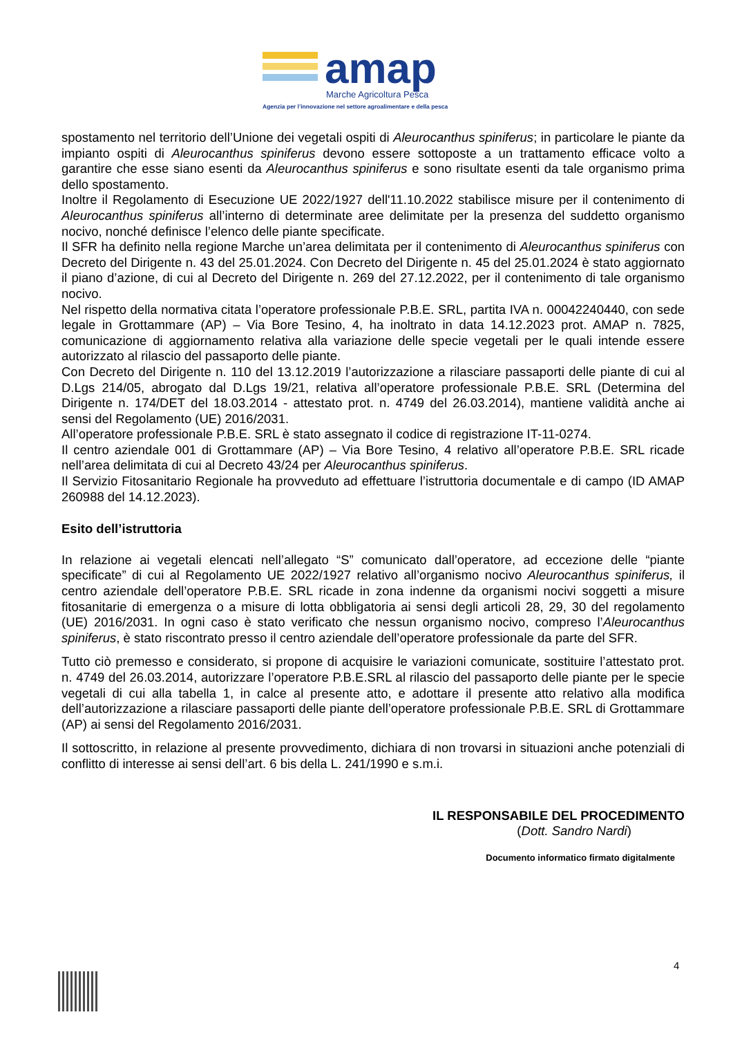amap
Marche Agricoltura Pesca
Agenzia per l’innovazione nel settore agroalimentare e della pesca
spostamento nel territorio dell’Unione dei vegetali ospiti di Aleurocanthus spiniferus; in particolare le piante da impianto ospiti di Aleurocanthus spiniferus devono essere sottoposte a un trattamento efficace volto a garantire che esse siano esenti da Aleurocanthus spiniferus e sono risultate esenti da tale organismo prima dello spostamento.
Inoltre il Regolamento di Esecuzione UE 2022/1927 dell'11.10.2022 stabilisce misure per il contenimento di Aleurocanthus spiniferus all’interno di determinate aree delimitate per la presenza del suddetto organismo nocivo, nonché definisce l’elenco delle piante specificate.
Il SFR ha definito nella regione Marche un’area delimitata per il contenimento di Aleurocanthus spiniferus con Decreto del Dirigente n. 43 del 25.01.2024. Con Decreto del Dirigente n. 45 del 25.01.2024 è stato aggiornato il piano d’azione, di cui al Decreto del Dirigente n. 269 del 27.12.2022, per il contenimento di tale organismo nocivo.
Nel rispetto della normativa citata l’operatore professionale P.B.E. SRL, partita IVA n. 00042240440, con sede legale in Grottammare (AP) – Via Bore Tesino, 4, ha inoltrato in data 14.12.2023 prot. AMAP n. 7825, comunicazione di aggiornamento relativa alla variazione delle specie vegetali per le quali intende essere autorizzato al rilascio del passaporto delle piante.
Con Decreto del Dirigente n. 110 del 13.12.2019 l’autorizzazione a rilasciare passaporti delle piante di cui al D.Lgs 214/05, abrogato dal D.Lgs 19/21, relativa all’operatore professionale P.B.E. SRL (Determina del Dirigente n. 174/DET del 18.03.2014 - attestato prot. n. 4749 del 26.03.2014), mantiene validità anche ai sensi del Regolamento (UE) 2016/2031.
All’operatore professionale P.B.E. SRL è stato assegnato il codice di registrazione IT-11-0274.
Il centro aziendale 001 di Grottammare (AP) – Via Bore Tesino, 4 relativo all’operatore P.B.E. SRL ricade nell’area delimitata di cui al Decreto 43/24 per Aleurocanthus spiniferus.
Il Servizio Fitosanitario Regionale ha provveduto ad effettuare l’istruttoria documentale e di campo (ID AMAP 260988 del 14.12.2023).
Esito dell’istruttoria
In relazione ai vegetali elencati nell’allegato “S” comunicato dall’operatore, ad eccezione delle “piante specificate” di cui al Regolamento UE 2022/1927 relativo all’organismo nocivo Aleurocanthus spiniferus, il centro aziendale dell’operatore P.B.E. SRL ricade in zona indenne da organismi nocivi soggetti a misure fitosanitarie di emergenza o a misure di lotta obbligatoria ai sensi degli articoli 28, 29, 30 del regolamento (UE) 2016/2031. In ogni caso è stato verificato che nessun organismo nocivo, compreso l’Aleurocanthus spiniferus, è stato riscontrato presso il centro aziendale dell’operatore professionale da parte del SFR.
Tutto ciò premesso e considerato, si propone di acquisire le variazioni comunicate, sostituire l’attestato prot. n. 4749 del 26.03.2014, autorizzare l’operatore P.B.E.SRL al rilascio del passaporto delle piante per le specie vegetali di cui alla tabella 1, in calce al presente atto, e adottare il presente atto relativo alla modifica dell’autorizzazione a rilasciare passaporti delle piante dell’operatore professionale P.B.E. SRL di Grottammare (AP) ai sensi del Regolamento 2016/2031.
Il sottoscritto, in relazione al presente provvedimento, dichiara di non trovarsi in situazioni anche potenziali di conflitto di interesse ai sensi dell’art. 6 bis della L. 241/1990 e s.m.i.
IL RESPONSABILE DEL PROCEDIMENTO
(Dott. Sandro Nardi)
Documento informatico firmato digitalmente
4